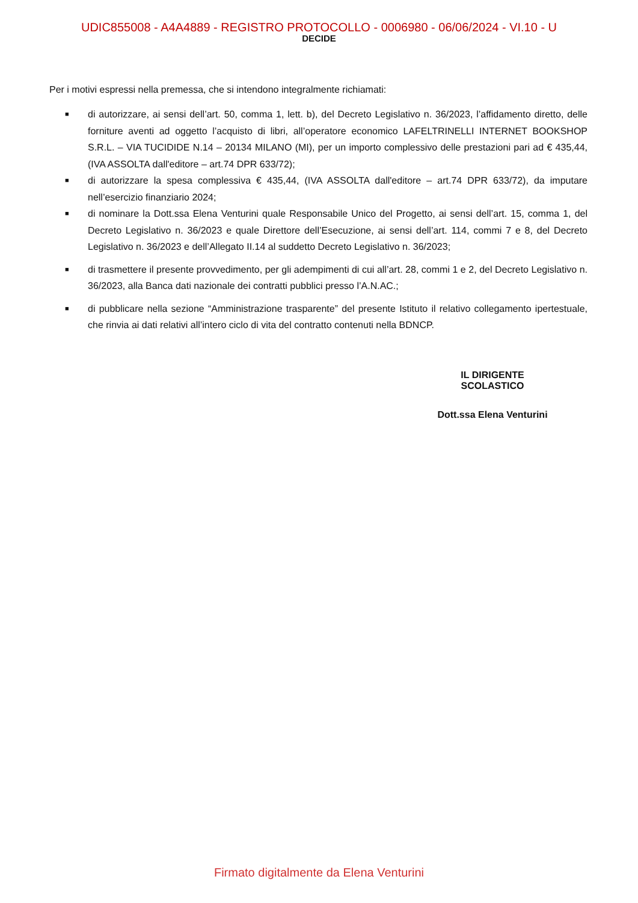UDIC855008 - A4A4889 - REGISTRO PROTOCOLLO - 0006980 - 06/06/2024 - VI.10 - U
DECIDE
Per i motivi espressi nella premessa, che si intendono integralmente richiamati:
■ di autorizzare, ai sensi dell’art. 50, comma 1, lett. b), del Decreto Legislativo n. 36/2023, l’affidamento diretto, delle forniture aventi ad oggetto l’acquisto di libri, all’operatore economico LAFELTRINELLI INTERNET BOOKSHOP S.R.L. – VIA TUCIDIDE N.14 – 20134 MILANO (MI), per un importo complessivo delle prestazioni pari ad € 435,44, (IVA ASSOLTA dall'editore – art.74 DPR 633/72);
■ di autorizzare la spesa complessiva € 435,44, (IVA ASSOLTA dall'editore – art.74 DPR 633/72), da imputare nell’esercizio finanziario 2024;
■ di nominare la Dott.ssa Elena Venturini quale Responsabile Unico del Progetto, ai sensi dell’art. 15, comma 1, del Decreto Legislativo n. 36/2023 e quale Direttore dell’Esecuzione, ai sensi dell’art. 114, commi 7 e 8, del Decreto Legislativo n. 36/2023 e dell’Allegato II.14 al suddetto Decreto Legislativo n. 36/2023;
■ di trasmettere il presente provvedimento, per gli adempimenti di cui all’art. 28, commi 1 e 2, del Decreto Legislativo n. 36/2023, alla Banca dati nazionale dei contratti pubblici presso l’A.N.AC.;
■ di pubblicare nella sezione “Amministrazione trasparente” del presente Istituto il relativo collegamento ipertestuale, che rinvia ai dati relativi all’intero ciclo di vita del contratto contenuti nella BDNCP.
IL DIRIGENTE SCOLASTICO
Dott.ssa Elena Venturini
Firmato digitalmente da Elena Venturini